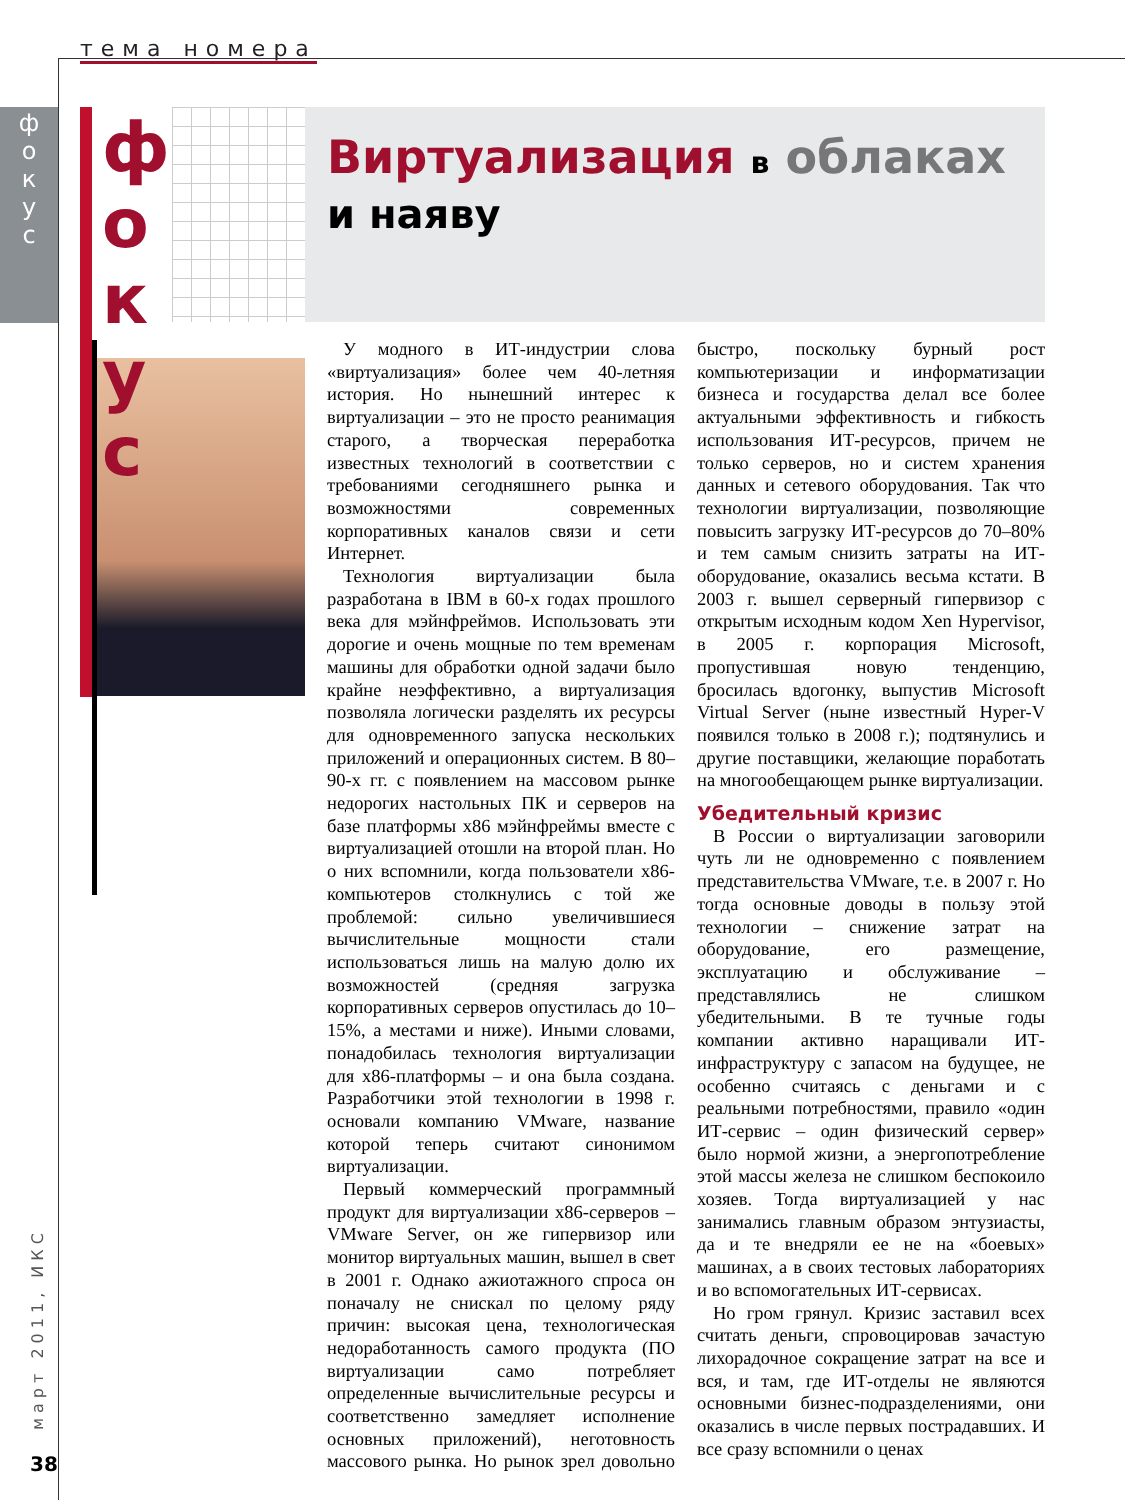тема номера
ф
о
к
у
с
ф
о
к
у
с
Виртуализация в облаках
и наяву
У модного в ИТ-индустрии слова «виртуализация» более чем 40-летняя история. Но нынешний интерес к виртуализации – это не просто реанимация старого, а творческая переработка известных технологий в соответствии с требованиями сегодняшнего рынка и возможностями современных корпоративных каналов связи и сети Интернет.
Технология виртуализации была разработана в IBM в 60-х годах прошлого века для мэйнфреймов. Использовать эти дорогие и очень мощные по тем временам машины для обработки одной задачи было крайне неэффективно, а виртуализация позволяла логически разделять их ресурсы для одновременного запуска нескольких приложений и операционных систем. В 80–90-х гг. с появлением на массовом рынке недорогих настольных ПК и серверов на базе платформы x86 мэйнфреймы вместе с виртуализацией отошли на второй план. Но о них вспомнили, когда пользователи x86-компьютеров столкнулись с той же проблемой: сильно увеличившиеся вычислительные мощности стали использоваться лишь на малую долю их возможностей (средняя загрузка корпоративных серверов опустилась до 10–15%, а местами и ниже). Иными словами, понадобилась технология виртуализации для x86-платформы – и она была создана. Разработчики этой технологии в 1998 г. основали компанию VMware, название которой теперь считают синонимом виртуализации.
Первый коммерческий программный продукт для виртуализации x86-серверов – VMware Server, он же гипервизор или монитор виртуальных машин, вышел в свет в 2001 г. Однако ажиотажного спроса он поначалу не снискал по целому ряду причин: высокая цена, технологическая недоработанность самого продукта (ПО виртуализации само потребляет определенные вычислительные ресурсы и соответственно замедляет исполнение основных приложений), неготовность массового рынка. Но рынок зрел довольно быстро, поскольку бурный рост компьютеризации и информатизации бизнеса и государства делал все более актуальными эффективность и гибкость использования ИТ-ресурсов, причем не только серверов, но и систем хранения данных и сетевого оборудования. Так что технологии виртуализации, позволяющие повысить загрузку ИТ-ресурсов до 70–80% и тем самым снизить затраты на ИТ-оборудование, оказались весьма кстати. В 2003 г. вышел серверный гипервизор с открытым исходным кодом Xen Hypervisor, в 2005 г. корпорация Microsoft, пропустившая новую тенденцию, бросилась вдогонку, выпустив Microsoft Virtual Server (ныне известный Hyper-V появился только в 2008 г.); подтянулись и другие поставщики, желающие поработать на многообещающем рынке виртуализации.
Убедительный кризис
В России о виртуализации заговорили чуть ли не одновременно с появлением представительства VMware, т.е. в 2007 г. Но тогда основные доводы в пользу этой технологии – снижение затрат на оборудование, его размещение, эксплуатацию и обслуживание – представлялись не слишком убедительными. В те тучные годы компании активно наращивали ИТ-инфраструктуру с запасом на будущее, не особенно считаясь с деньгами и с реальными потребностями, правило «один ИТ-сервис – один физический сервер» было нормой жизни, а энергопотребление этой массы железа не слишком беспокоило хозяев. Тогда виртуализацией у нас занимались главным образом энтузиасты, да и те внедряли ее не на «боевых» машинах, а в своих тестовых лабораториях и во вспомогательных ИТ-сервисах.
Но гром грянул. Кризис заставил всех считать деньги, спровоцировав зачастую лихорадочное сокращение затрат на все и вся, и там, где ИТ-отделы не являются основными бизнес-подразделениями, они оказались в числе первых пострадавших. И все сразу вспомнили о ценах
март 2011, ИКС
38